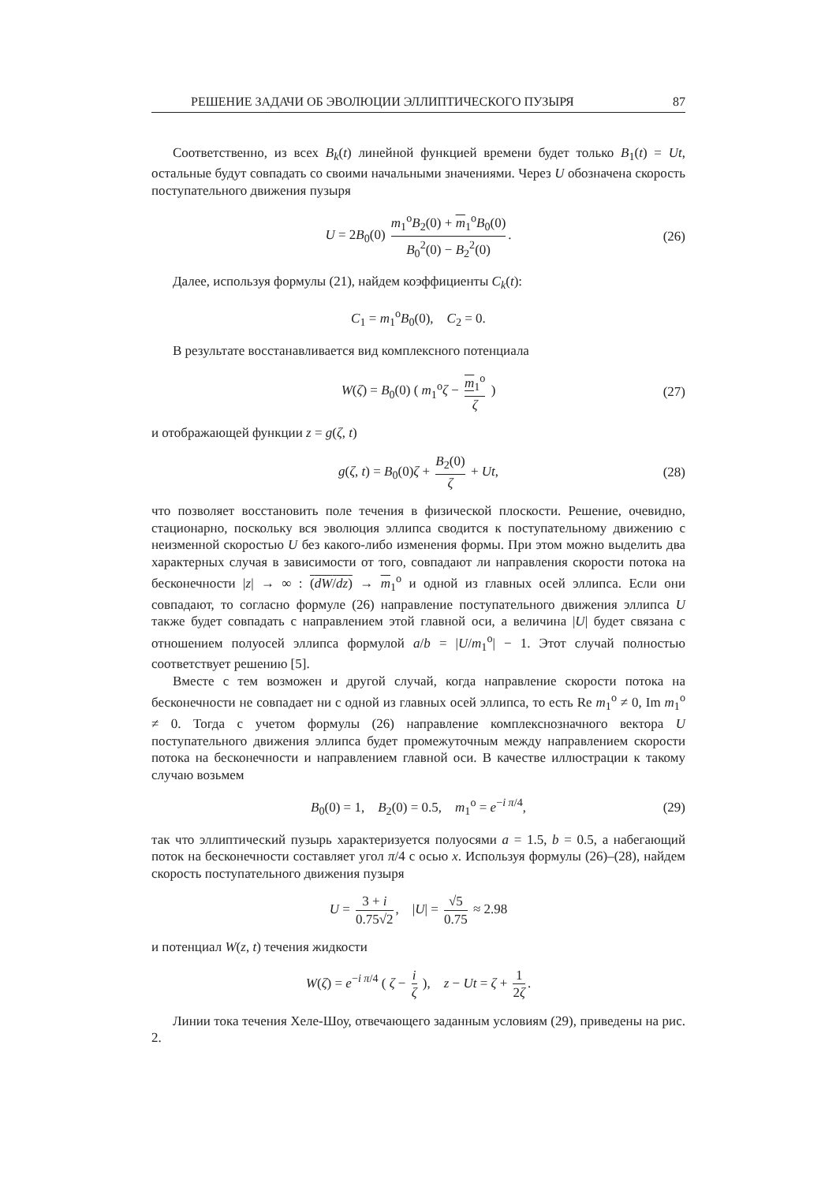РЕШЕНИЕ ЗАДАЧИ ОБ ЭВОЛЮЦИИ ЭЛЛИПТИЧЕСКОГО ПУЗЫРЯ 87
Соответственно, из всех B<sub>k</sub>(t) линейной функцией времени будет только B<sub>1</sub>(t) = Ut, остальные будут совпадать со своими начальными значениями. Через U обозначена скорость поступательного движения пузыря
U = 2B<sub>0</sub>(0) m<sub>1</sub><sup>o</sup>B<sub>2</sub>(0) + m<sub>1</sub><sup>o</sup>B<sub>0</sub>(0) B<sub>0</sub><sup>2</sup>(0) − B<sub>2</sub><sup>2</sup>(0). (26)
Далее, используя формулы (21), найдем коэффициенты C<sub>k</sub>(t):
C<sub>1</sub> = m<sub>1</sub><sup>o</sup>B<sub>0</sub>(0), C<sub>2</sub> = 0.
В результате восстанавливается вид комплексного потенциала
W(ζ) = B<sub>0</sub>(0) ( m<sub>1</sub><sup>o</sup>ζ − m<sub>1</sub><sup>o</sup> ζ ) (27)
и отображающей функции z = g(ζ, t)
g(ζ, t) = B<sub>0</sub>(0)ζ + B<sub>2</sub>(0) ζ + Ut, (28)
что позволяет восстановить поле течения в физической плоскости. Решение, очевидно, стационарно, поскольку вся эволюция эллипса сводится к поступательному движению с неизменной скоростью U без какого-либо изменения формы. При этом можно выделить два характерных случая в зависимости от того, совпадают ли направления скорости потока на бесконечности |z| → ∞ : (dW/dz) → m<sub>1</sub><sup>o</sup> и одной из главных осей эллипса. Если они совпадают, то согласно формуле (26) направление поступательного движения эллипса U также будет совпадать с направлением этой главной оси, а величина |U| будет связана с отношением полуосей эллипса формулой a/b = |U/m<sub>1</sub><sup>o</sup>| − 1. Этот случай полностью соответствует решению [5].
Вместе с тем возможен и другой случай, когда направление скорости потока на бесконечности не совпадает ни с одной из главных осей эллипса, то есть Re m<sub>1</sub><sup>o</sup> ≠ 0, Im m<sub>1</sub><sup>o</sup> ≠ 0. Тогда с учетом формулы (26) направление комплекснозначного вектора U поступательного движения эллипса будет промежуточным между направлением скорости потока на бесконечности и направлением главной оси. В качестве иллюстрации к такому случаю возьмем
B<sub>0</sub>(0) = 1, B<sub>2</sub>(0) = 0.5, m<sub>1</sub><sup>o</sup> = e<sup>−i π/4</sup>, (29)
так что эллиптический пузырь характеризуется полуосями a = 1.5, b = 0.5, а набегающий поток на бесконечности составляет угол π/4 с осью x. Используя формулы (26)–(28), найдем скорость поступательного движения пузыря
U = 3 + i 0.75√2, |U| = √5 0.75 ≈ 2.98
и потенциал W(z, t) течения жидкости
W(ζ) = e<sup>−i π/4</sup> ( ζ − i ζ ), z − Ut = ζ + 1 2ζ.
Линии тока течения Хеле-Шоу, отвечающего заданным условиям (29), приведены на рис. 2.